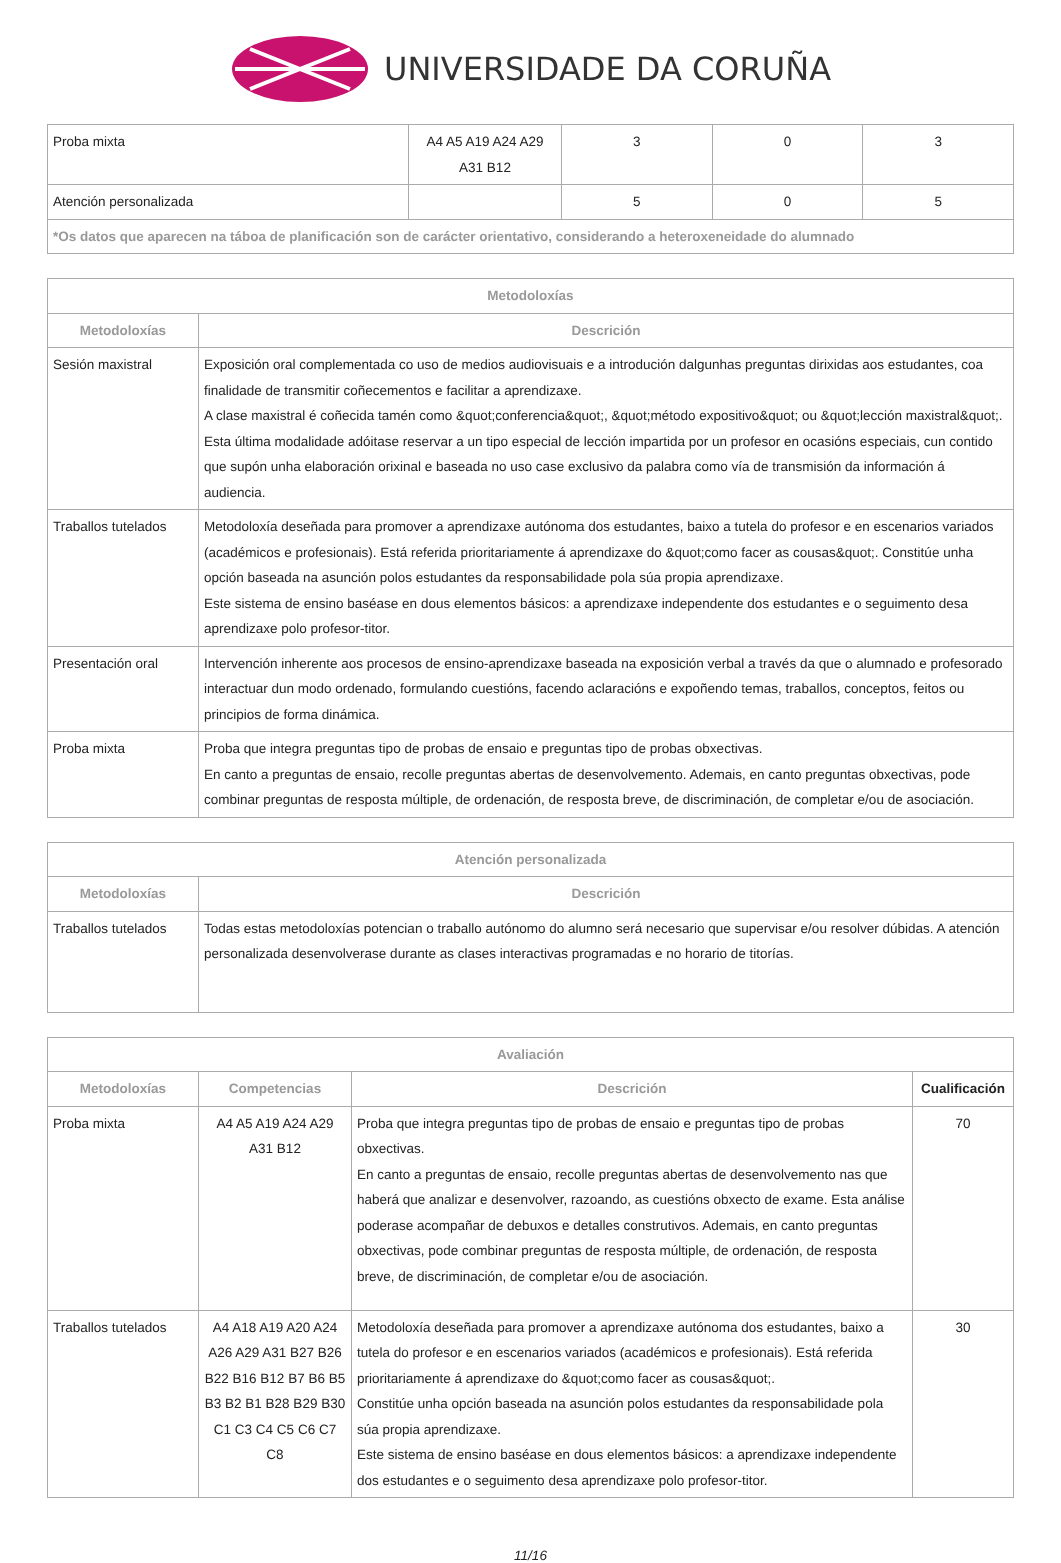UNIVERSIDADE DA CORUÑA
| Proba mixta | A4 A5 A19 A24 A29 A31 B12 | 3 | 0 | 3 |
| Atención personalizada | | 5 | 0 | 5 |
| *Os datos que aparecen na táboa de planificación son de carácter orientativo, considerando a heteroxeneidade do alumnado | | | | |
| Metodoloxías | |
| --- | --- |
| Metodoloxías | Descrición |
| Sesión maxistral | Exposición oral complementada co uso de medios audiovisuais e a introdución dalgunhas preguntas dirixidas aos estudantes, coa finalidade de transmitir coñecementos e facilitar a aprendizaxe. A clase maxistral é coñecida tamén como &quot;conferencia&quot;, &quot;método expositivo&quot; ou &quot;lección maxistral&quot;. Esta última modalidade adóitase reservar a un tipo especial de lección impartida por un profesor en ocasións especiais, cun contido que supón unha elaboración orixinal e baseada no uso case exclusivo da palabra como vía de transmisión da información á audiencia. |
| Traballos tutelados | Metodoloxía deseñada para promover a aprendizaxe autónoma dos estudantes, baixo a tutela do profesor e en escenarios variados (académicos e profesionais). Está referida prioritariamente á aprendizaxe do &quot;como facer as cousas&quot;. Constitúe unha opción baseada na asunción polos estudantes da responsabilidade pola súa propia aprendizaxe. Este sistema de ensino baséase en dous elementos básicos: a aprendizaxe independente dos estudantes e o seguimento desa aprendizaxe polo profesor-titor. |
| Presentación oral | Intervención inherente aos procesos de ensino-aprendizaxe baseada na exposición verbal a través da que o alumnado e profesorado interactuar dun modo ordenado, formulando cuestións, facendo aclaracións e expoñendo temas, traballos, conceptos, feitos ou principios de forma dinámica. |
| Proba mixta | Proba que integra preguntas tipo de probas de ensaio e preguntas tipo de probas obxectivas. En canto a preguntas de ensaio, recolle preguntas abertas de desenvolvemento. Ademais, en canto preguntas obxectivas, pode combinar preguntas de resposta múltiple, de ordenación, de resposta breve, de discriminación, de completar e/ou de asociación. |
| Atención personalizada | |
| --- | --- |
| Metodoloxías | Descrición |
| Traballos tutelados | Todas estas metodoloxías potencian o traballo autónomo do alumno será necesario que supervisar e/ou resolver dúbidas. A atención personalizada desenvolverase durante as clases interactivas programadas e no horario de titorías. |
| Avaliación | | | |
| --- | --- | --- | --- |
| Metodoloxías | Competencias | Descrición | Cualificación |
| Proba mixta | A4 A5 A19 A24 A29 A31 B12 | Proba que integra preguntas tipo de probas de ensaio e preguntas tipo de probas obxectivas. En canto a preguntas de ensaio, recolle preguntas abertas de desenvolvemento nas que haberá que analizar e desenvolver, razoando, as cuestións obxecto de exame. Esta análise poderase acompañar de debuxos e detalles construtivos. Ademais, en canto preguntas obxectivas, pode combinar preguntas de resposta múltiple, de ordenación, de resposta breve, de discriminación, de completar e/ou de asociación. | 70 |
| Traballos tutelados | A4 A18 A19 A20 A24 A26 A29 A31 B27 B26 B22 B16 B12 B7 B6 B5 B3 B2 B1 B28 B29 B30 C1 C3 C4 C5 C6 C7 C8 | Metodoloxía deseñada para promover a aprendizaxe autónoma dos estudantes, baixo a tutela do profesor e en escenarios variados (académicos e profesionais). Está referida prioritariamente á aprendizaxe do &quot;como facer as cousas&quot;. Constitúe unha opción baseada na asunción polos estudantes da responsabilidade pola súa propia aprendizaxe. Este sistema de ensino baséase en dous elementos básicos: a aprendizaxe independente dos estudantes e o seguimento desa aprendizaxe polo profesor-titor. | 30 |
11/16